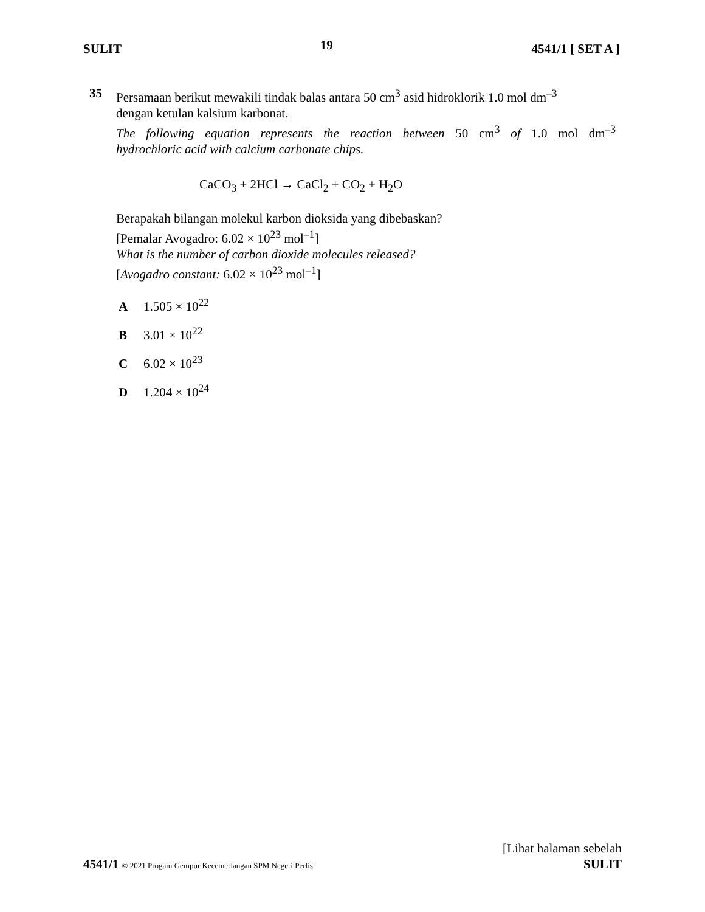SULIT 19 4541/1 [ SET A ]
35
Persamaan berikut mewakili tindak balas antara 50 cm<sup>3</sup> asid hidroklorik 1.0 mol dm<sup>–3</sup>
dengan ketulan kalsium karbonat.
The following equation represents the reaction between 50 cm<sup>3</sup> of 1.0 mol dm<sup>–3</sup>
hydrochloric acid with calcium carbonate chips.
CaCO<sub>3</sub> + 2HCl → CaCl<sub>2</sub> + CO<sub>2</sub> + H<sub>2</sub>O
Berapakah bilangan molekul karbon dioksida yang dibebaskan?
[Pemalar Avogadro: 6.02 × 10<sup>23</sup> mol<sup>–1</sup>]
What is the number of carbon dioxide molecules released?
[Avogadro constant: 6.02 × 10<sup>23</sup> mol<sup>–1</sup>]
A 1.505 × 10<sup>22</sup>
B 3.01 × 10<sup>22</sup>
C 6.02 × 10<sup>23</sup>
D 1.204 × 10<sup>24</sup>
[Lihat halaman sebelah
4541/1 © 2021 Progam Gempur Kecemerlangan SPM Negeri Perlis SULIT